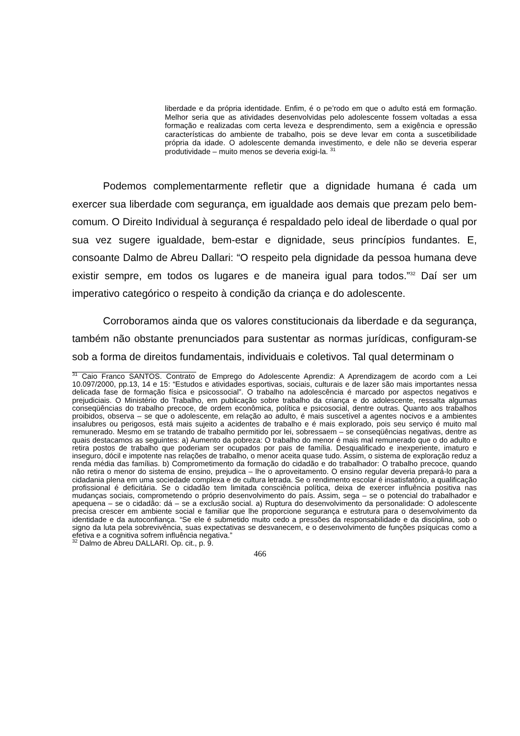liberdade e da própria identidade. Enfim, é o pe’rodo em que o adulto está em formação. Melhor seria que as atividades desenvolvidas pelo adolescente fossem voltadas a essa formação e realizadas com certa leveza e desprendimento, sem a exigência e opressão características do ambiente de trabalho, pois se deve levar em conta a suscetibilidade própria da idade. O adolescente demanda investimento, e dele não se deveria esperar produtividade – muito menos se deveria exigi-la. <sup>31</sup>
Podemos complementarmente refletir que a dignidade humana é cada um exercer sua liberdade com segurança, em igualdade aos demais que prezam pelo bem-comum. O Direito Individual à segurança é respaldado pelo ideal de liberdade o qual por sua vez sugere igualdade, bem-estar e dignidade, seus princípios fundantes. E, consoante Dalmo de Abreu Dallari: “O respeito pela dignidade da pessoa humana deve existir sempre, em todos os lugares e de maneira igual para todos.”<sup>32</sup> Daí ser um imperativo categórico o respeito à condição da criança e do adolescente.
Corroboramos ainda que os valores constitucionais da liberdade e da segurança, também não obstante prenunciados para sustentar as normas jurídicas, configuram-se sob a forma de direitos fundamentais, individuais e coletivos. Tal qual determinam o
<sup>31</sup> Caio Franco SANTOS. Contrato de Emprego do Adolescente Aprendiz: A Aprendizagem de acordo com a Lei 10.097/2000, pp.13, 14 e 15: “Estudos e atividades esportivas, sociais, culturais e de lazer são mais importantes nessa delicada fase de formação física e psicossocial”. O trabalho na adolescência é marcado por aspectos negativos e prejudiciais. O Ministério do Trabalho, em publicação sobre trabalho da criança e do adolescente, ressalta algumas conseqüências do trabalho precoce, de ordem econômica, política e psicosocial, dentre outras. Quanto aos trabalhos proibidos, observa – se que o adolescente, em relação ao adulto, é mais suscetível a agentes nocivos e a ambientes insalubres ou perigosos, está mais sujeito a acidentes de trabalho e é mais explorado, pois seu serviço é muito mal remunerado. Mesmo em se tratando de trabalho permitido por lei, sobressaem – se conseqüências negativas, dentre as quais destacamos as seguintes: a) Aumento da pobreza: O trabalho do menor é mais mal remunerado que o do adulto e retira postos de trabalho que poderiam ser ocupados por pais de família. Desqualificado e inexperiente, imaturo e inseguro, dócil e impotente nas relações de trabalho, o menor aceita quase tudo. Assim, o sistema de exploração reduz a renda média das famílias. b) Comprometimento da formação do cidadão e do trabalhador: O trabalho precoce, quando não retira o menor do sistema de ensino, prejudica – lhe o aproveitamento. O ensino regular deveria prepará-lo para a cidadania plena em uma sociedade complexa e de cultura letrada. Se o rendimento escolar é insatisfatório, a qualificação profissional é deficitária. Se o cidadão tem limitada consciência política, deixa de exercer influência positiva nas mudanças sociais, comprometendo o próprio desenvolvimento do país. Assim, sega – se o potencial do trabalhador e apequena – se o cidadão: dá – se a exclusão social. a) Ruptura do desenvolvimento da personalidade: O adolescente precisa crescer em ambiente social e familiar que lhe proporcione segurança e estrutura para o desenvolvimento da identidade e da autoconfiança. “Se ele é submetido muito cedo a pressões da responsabilidade e da disciplina, sob o signo da luta pela sobrevivência, suas expectativas se desvanecem, e o desenvolvimento de funções psíquicas como a efetiva e a cognitiva sofrem influência negativa.”
<sup>32</sup> Dalmo de Abreu DALLARI. Op. cit., p. 9.
466